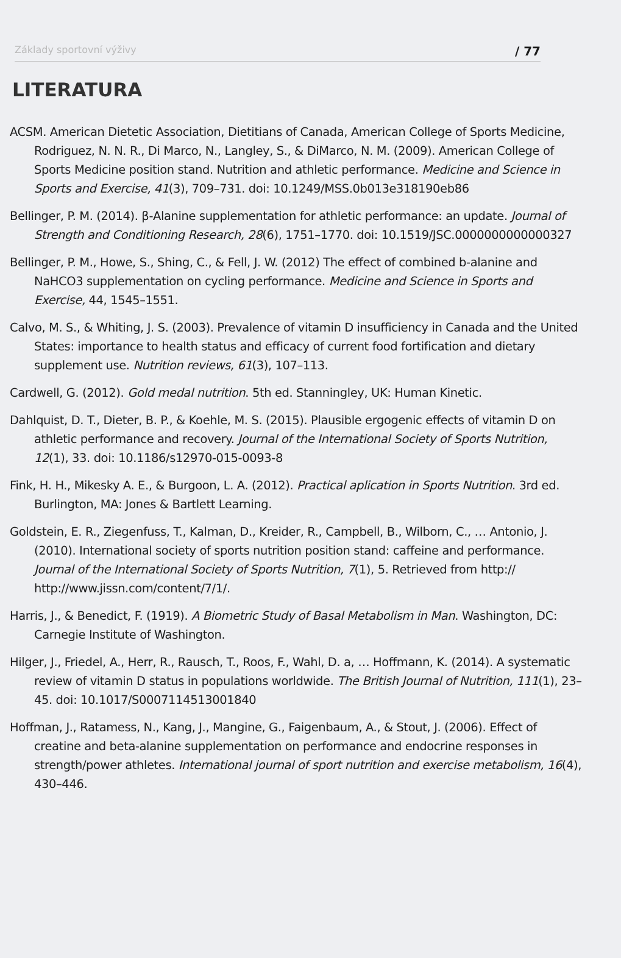Základy sportovní výživy / 77
LITERATURA
ACSM. American Dietetic Association, Dietitians of Canada, American College of Sports Medicine, Rodriguez, N. N. R., Di Marco, N., Langley, S., & DiMarco, N. M. (2009). American College of Sports Medicine position stand. Nutrition and athletic performance. Medicine and Science in Sports and Exercise, 41(3), 709–731. doi: 10.1249/MSS.0b013e318190eb86
Bellinger, P. M. (2014). β-Alanine supplementation for athletic performance: an update. Journal of Strength and Conditioning Research, 28(6), 1751–1770. doi: 10.1519/JSC.0000000000000327
Bellinger, P. M., Howe, S., Shing, C., & Fell, J. W. (2012) The effect of combined b-alanine and NaHCO3 supplementation on cycling performance. Medicine and Science in Sports and Exercise, 44, 1545–1551.
Calvo, M. S., & Whiting, J. S. (2003). Prevalence of vitamin D insufficiency in Canada and the United States: importance to health status and efficacy of current food fortification and dietary supplement use. Nutrition reviews, 61(3), 107–113.
Cardwell, G. (2012). Gold medal nutrition. 5th ed. Stanningley, UK: Human Kinetic.
Dahlquist, D. T., Dieter, B. P., & Koehle, M. S. (2015). Plausible ergogenic effects of vitamin D on athletic performance and recovery. Journal of the International Society of Sports Nutrition, 12(1), 33. doi: 10.1186/s12970-015-0093-8
Fink, H. H., Mikesky A. E., & Burgoon, L. A. (2012). Practical aplication in Sports Nutrition. 3rd ed. Burlington, MA: Jones & Bartlett Learning.
Goldstein, E. R., Ziegenfuss, T., Kalman, D., Kreider, R., Campbell, B., Wilborn, C., … Antonio, J. (2010). International society of sports nutrition position stand: caffeine and performance. Journal of the International Society of Sports Nutrition, 7(1), 5. Retrieved from http:// http://www.jissn.com/content/7/1/.
Harris, J., & Benedict, F. (1919). A Biometric Study of Basal Metabolism in Man. Washington, DC: Carnegie Institute of Washington.
Hilger, J., Friedel, A., Herr, R., Rausch, T., Roos, F., Wahl, D. a, … Hoffmann, K. (2014). A systematic review of vitamin D status in populations worldwide. The British Journal of Nutrition, 111(1), 23–45. doi: 10.1017/S0007114513001840
Hoffman, J., Ratamess, N., Kang, J., Mangine, G., Faigenbaum, A., & Stout, J. (2006). Effect of creatine and beta-alanine supplementation on performance and endocrine responses in strength/power athletes. International journal of sport nutrition and exercise metabolism, 16(4), 430–446.